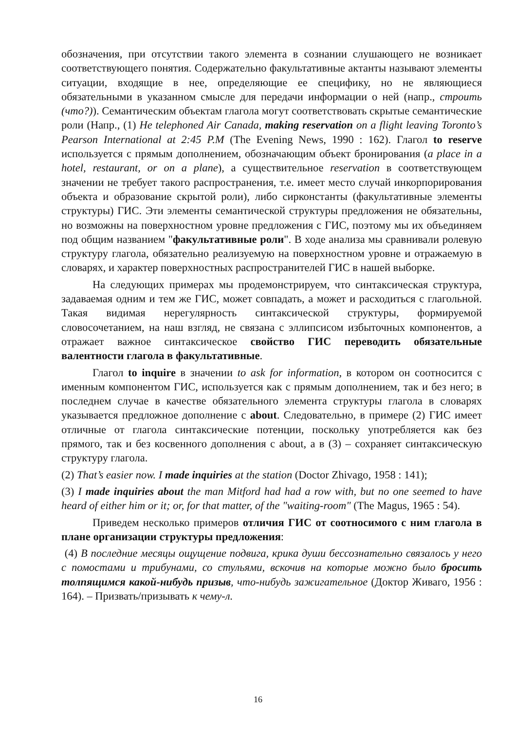обозначения, при отсутствии такого элемента в сознании слушающего не возникает соответствующего понятия. Содержательно факультативные актанты называют элементы ситуации, входящие в нее, определяющие ее специфику, но не являющиеся обязательными в указанном смысле для передачи информации о ней (напр., строить (что?)). Семантическим объектам глагола могут соответствовать скрытые семантические роли (Напр., (1) He telephoned Air Canada, making reservation on a flight leaving Toronto’s Pearson International at 2:45 P.M (The Evening News, 1990 : 162). Глагол to reserve используется с прямым дополнением, обозначающим объект бронирования (a place in a hotel, restaurant, or on a plane), а существительное reservation в соответствующем значении не требует такого распространения, т.е. имеет место случай инкорпорирования объекта и образование скрытой роли), либо сирконстанты (факультативные элементы структуры) ГИС. Эти элементы семантической структуры предложения не обязательны, но возможны на поверхностном уровне предложения с ГИС, поэтому мы их объединяем под общим названием "факультативные роли". В ходе анализа мы сравнивали ролевую структуру глагола, обязательно реализуемую на поверхностном уровне и отражаемую в словарях, и характер поверхностных распространителей ГИС в нашей выборке.
На следующих примерах мы продемонстрируем, что синтаксическая структура, задаваемая одним и тем же ГИС, может совпадать, а может и расходиться с глагольной. Такая видимая нерегулярность синтаксической структуры, формируемой словосочетанием, на наш взгляд, не связана с эллипсисом избыточных компонентов, а отражает важное синтаксическое свойство ГИС переводить обязательные валентности глагола в факультативные.
Глагол to inquire в значении to ask for information, в котором он соотносится с именным компонентом ГИС, используется как с прямым дополнением, так и без него; в последнем случае в качестве обязательного элемента структуры глагола в словарях указывается предложное дополнение с about. Следовательно, в примере (2) ГИС имеет отличные от глагола синтаксические потенции, поскольку употребляется как без прямого, так и без косвенного дополнения с about, а в (3) – сохраняет синтаксическую структуру глагола.
(2) That’s easier now. I made inquiries at the station (Doctor Zhivago, 1958 : 141);
(3) I made inquiries about the man Mitford had had a row with, but no one seemed to have heard of either him or it; or, for that matter, of the "waiting-room" (The Magus, 1965 : 54).
Приведем несколько примеров отличия ГИС от соотносимого с ним глагола в плане организации структуры предложения:
(4) В последние месяцы ощущение подвига, крика души бессознательно связалось у него с помостами и трибунами, со стульями, вскочив на которые можно было бросить толпящимся какой-нибудь призыв, что-нибудь зажигательное (Доктор Живаго, 1956 : 164). – Призвать/призывать к чему-л.
16